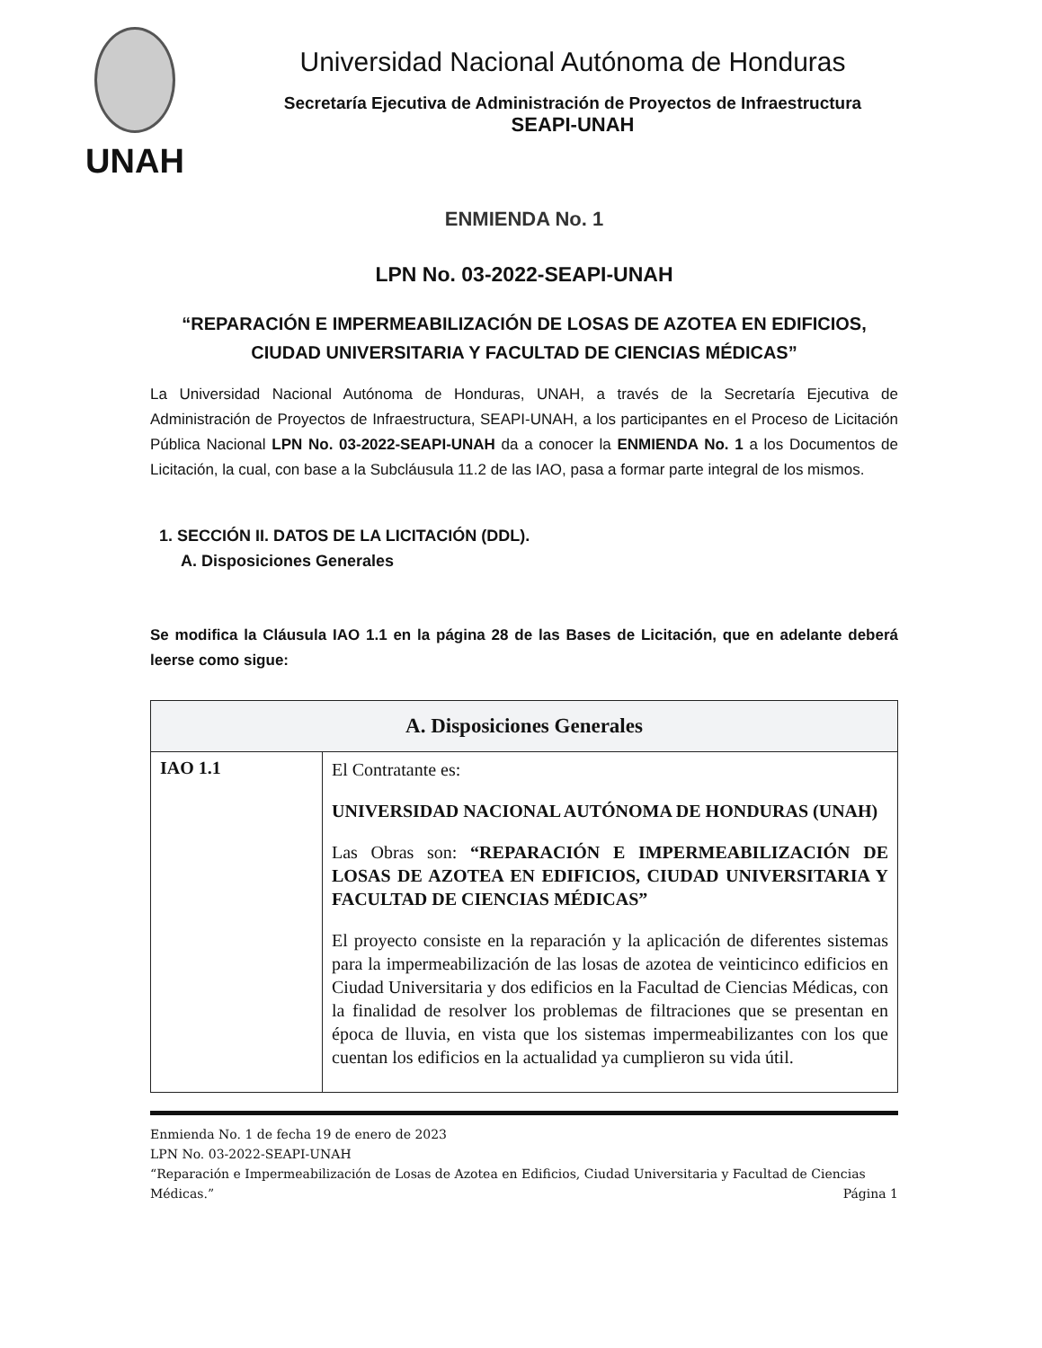UNAH
Universidad Nacional Autónoma de Honduras
Secretaría Ejecutiva de Administración de Proyectos de Infraestructura
SEAPI-UNAH
ENMIENDA No. 1
LPN No. 03-2022-SEAPI-UNAH
“REPARACIÓN E IMPERMEABILIZACIÓN DE LOSAS DE AZOTEA EN EDIFICIOS, CIUDAD UNIVERSITARIA Y FACULTAD DE CIENCIAS MÉDICAS”
La Universidad Nacional Autónoma de Honduras, UNAH, a través de la Secretaría Ejecutiva de Administración de Proyectos de Infraestructura, SEAPI-UNAH, a los participantes en el Proceso de Licitación Pública Nacional LPN No. 03-2022-SEAPI-UNAH da a conocer la ENMIENDA No. 1 a los Documentos de Licitación, la cual, con base a la Subcláusula 11.2 de las IAO, pasa a formar parte integral de los mismos.
1. SECCIÓN II. DATOS DE LA LICITACIÓN (DDL).
A. Disposiciones Generales
Se modifica la Cláusula IAO 1.1 en la página 28 de las Bases de Licitación, que en adelante deberá leerse como sigue:
| A. Disposiciones Generales | |
| --- | --- |
| IAO 1.1 | El Contratante es: UNIVERSIDAD NACIONAL AUTÓNOMA DE HONDURAS (UNAH) Las Obras son: “REPARACIÓN E IMPERMEABILIZACIÓN DE LOSAS DE AZOTEA EN EDIFICIOS, CIUDAD UNIVERSITARIA Y FACULTAD DE CIENCIAS MÉDICAS” El proyecto consiste en la reparación y la aplicación de diferentes sistemas para la impermeabilización de las losas de azotea de veinticinco edificios en Ciudad Universitaria y dos edificios en la Facultad de Ciencias Médicas, con la finalidad de resolver los problemas de filtraciones que se presentan en época de lluvia, en vista que los sistemas impermeabilizantes con los que cuentan los edificios en la actualidad ya cumplieron su vida útil. |
Enmienda No. 1 de fecha 19 de enero de 2023
LPN No. 03-2022-SEAPI-UNAH
“Reparación e Impermeabilización de Losas de Azotea en Edificios, Ciudad Universitaria y Facultad de Ciencias Médicas.” Página 1